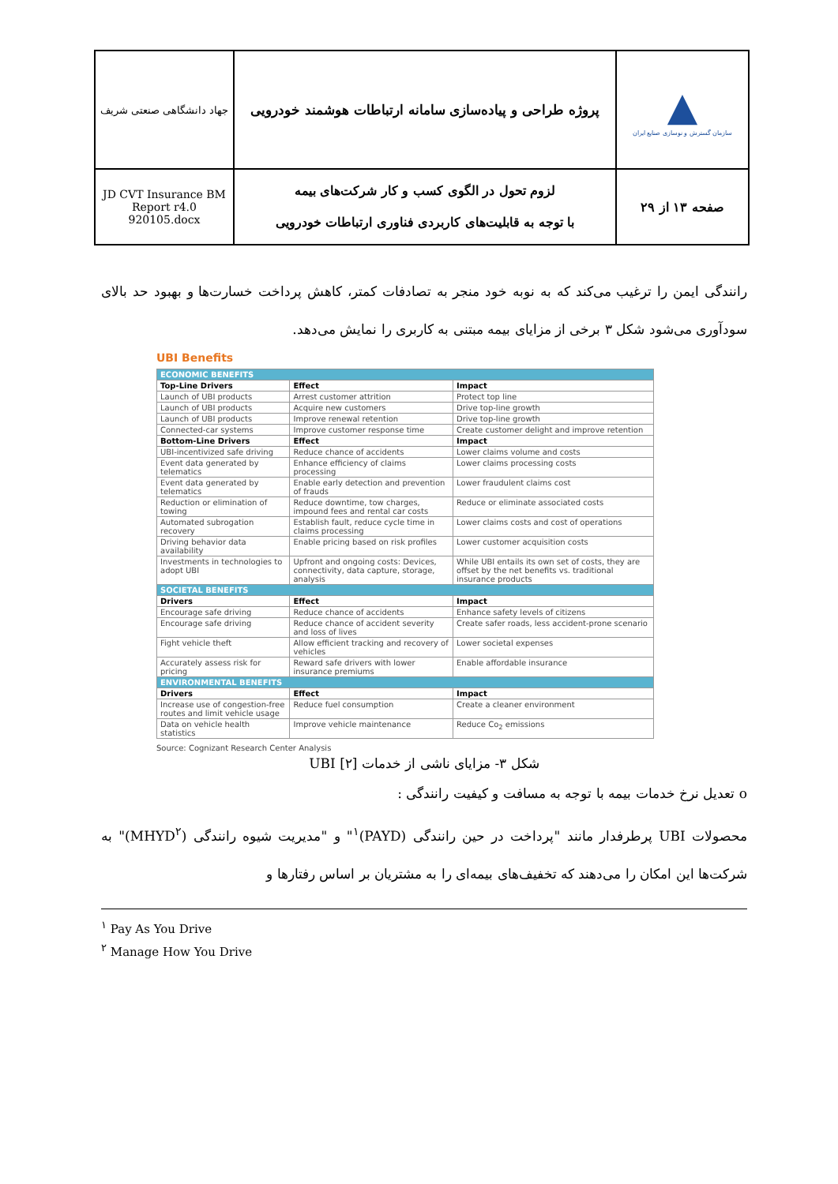| جهاد دانشگاهی صنعتی شریف | پروژه طراحی و پیاده‌سازی سامانه ارتباطات هوشمند خودرویی | ▲ سازمان گسترش و نوسازی صنایع ایران |
| JD CVT Insurance BM Report r4.0 920105.docx | لزوم تحول در الگوی کسب و کار شرکت‌های بیمه با توجه به قابلیت‌های کاربردی فناوری ارتباطات خودرویی | صفحه ۱۳ از ۲۹ |
رانندگی ایمن را ترغیب می‌کند که به نوبه خود منجر به تصادفات کمتر، کاهش پرداخت خسارت‌ها و بهبود حد بالای سودآوری می‌شود شکل ۳ برخی از مزایای بیمه مبتنی به کاربری را نمایش می‌دهد.
UBI Benefits
| ECONOMIC BENEFITS | | |
| Top-Line Drivers | Effect | Impact |
| Launch of UBI products | Arrest customer attrition | Protect top line |
| Launch of UBI products | Acquire new customers | Drive top-line growth |
| Launch of UBI products | Improve renewal retention | Drive top-line growth |
| Connected-car systems | Improve customer response time | Create customer delight and improve retention |
| Bottom-Line Drivers | Effect | Impact |
| UBI-incentivized safe driving | Reduce chance of accidents | Lower claims volume and costs |
| Event data generated by telematics | Enhance efficiency of claims processing | Lower claims processing costs |
| Event data generated by telematics | Enable early detection and prevention of frauds | Lower fraudulent claims cost |
| Reduction or elimination of towing | Reduce downtime, tow charges, impound fees and rental car costs | Reduce or eliminate associated costs |
| Automated subrogation recovery | Establish fault, reduce cycle time in claims processing | Lower claims costs and cost of operations |
| Driving behavior data availability | Enable pricing based on risk profiles | Lower customer acquisition costs |
| Investments in technologies to adopt UBI | Upfront and ongoing costs: Devices, connectivity, data capture, storage, analysis | While UBI entails its own set of costs, they are offset by the net benefits vs. traditional insurance products |
| SOCIETAL BENEFITS | | |
| Drivers | Effect | Impact |
| Encourage safe driving | Reduce chance of accidents | Enhance safety levels of citizens |
| Encourage safe driving | Reduce chance of accident severity and loss of lives | Create safer roads, less accident-prone scenario |
| Fight vehicle theft | Allow efficient tracking and recovery of vehicles | Lower societal expenses |
| Accurately assess risk for pricing | Reward safe drivers with lower insurance premiums | Enable affordable insurance |
| ENVIRONMENTAL BENEFITS | | |
| Drivers | Effect | Impact |
| Increase use of congestion-free routes and limit vehicle usage | Reduce fuel consumption | Create a cleaner environment |
| Data on vehicle health statistics | Improve vehicle maintenance | Reduce Co<sub>2</sub> emissions |
Source: Cognizant Research Center Analysis
شکل ۳- مزایای ناشی از خدمات UBI [۲]
o تعدیل نرخ خدمات بیمه با توجه به مسافت و کیفیت رانندگی :
محصولات UBI پرطرفدار مانند "پرداخت در حین رانندگی (PAYD)<sup>۱</sup>" و "مدیریت شیوه رانندگی (MHYD<sup>۲</sup>)" به شرکت‌ها این امکان را می‌دهند که تخفیف‌های بیمه‌ای را به مشتریان بر اساس رفتارها و
<sup>۱</sup> Pay As You Drive
<sup>۲</sup> Manage How You Drive